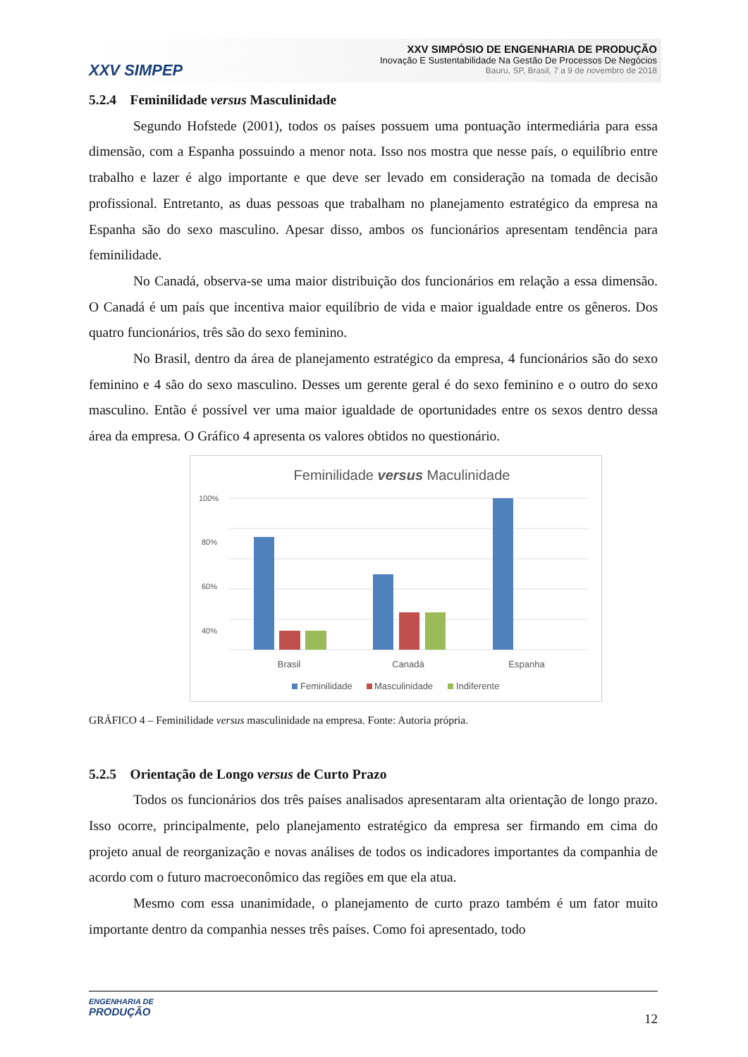XXV SIMPEP
XXV SIMPÓSIO DE ENGENHARIA DE PRODUÇÃO
Inovação E Sustentabilidade Na Gestão De Processos De Negócios
Bauru, SP, Brasil, 7 a 9 de novembro de 2018
5.2.4 Feminilidade versus Masculinidade
Segundo Hofstede (2001), todos os países possuem uma pontuação intermediária para essa dimensão, com a Espanha possuindo a menor nota. Isso nos mostra que nesse país, o equilíbrio entre trabalho e lazer é algo importante e que deve ser levado em consideração na tomada de decisão profissional. Entretanto, as duas pessoas que trabalham no planejamento estratégico da empresa na Espanha são do sexo masculino. Apesar disso, ambos os funcionários apresentam tendência para feminilidade.
No Canadá, observa-se uma maior distribuição dos funcionários em relação a essa dimensão. O Canadá é um país que incentiva maior equilíbrio de vida e maior igualdade entre os gêneros. Dos quatro funcionários, três são do sexo feminino.
No Brasil, dentro da área de planejamento estratégico da empresa, 4 funcionários são do sexo feminino e 4 são do sexo masculino. Desses um gerente geral é do sexo feminino e o outro do sexo masculino. Então é possível ver uma maior igualdade de oportunidades entre os sexos dentro dessa área da empresa. O Gráfico 4 apresenta os valores obtidos no questionário.
Feminilidade versus Maculinidade
100%
80%
60%
40%
Brasil
Canadá
Espanha
Feminilidade
Masculinidade
Indiferente
GRÁFICO 4 – Feminilidade versus masculinidade na empresa. Fonte: Autoria própria.
5.2.5 Orientação de Longo versus de Curto Prazo
Todos os funcionários dos três países analisados apresentaram alta orientação de longo prazo. Isso ocorre, principalmente, pelo planejamento estratégico da empresa ser firmando em cima do projeto anual de reorganização e novas análises de todos os indicadores importantes da companhia de acordo com o futuro macroeconômico das regiões em que ela atua.
Mesmo com essa unanimidade, o planejamento de curto prazo também é um fator muito importante dentro da companhia nesses três países. Como foi apresentado, todo
ENGENHARIA DE
PRODUÇÃO
12